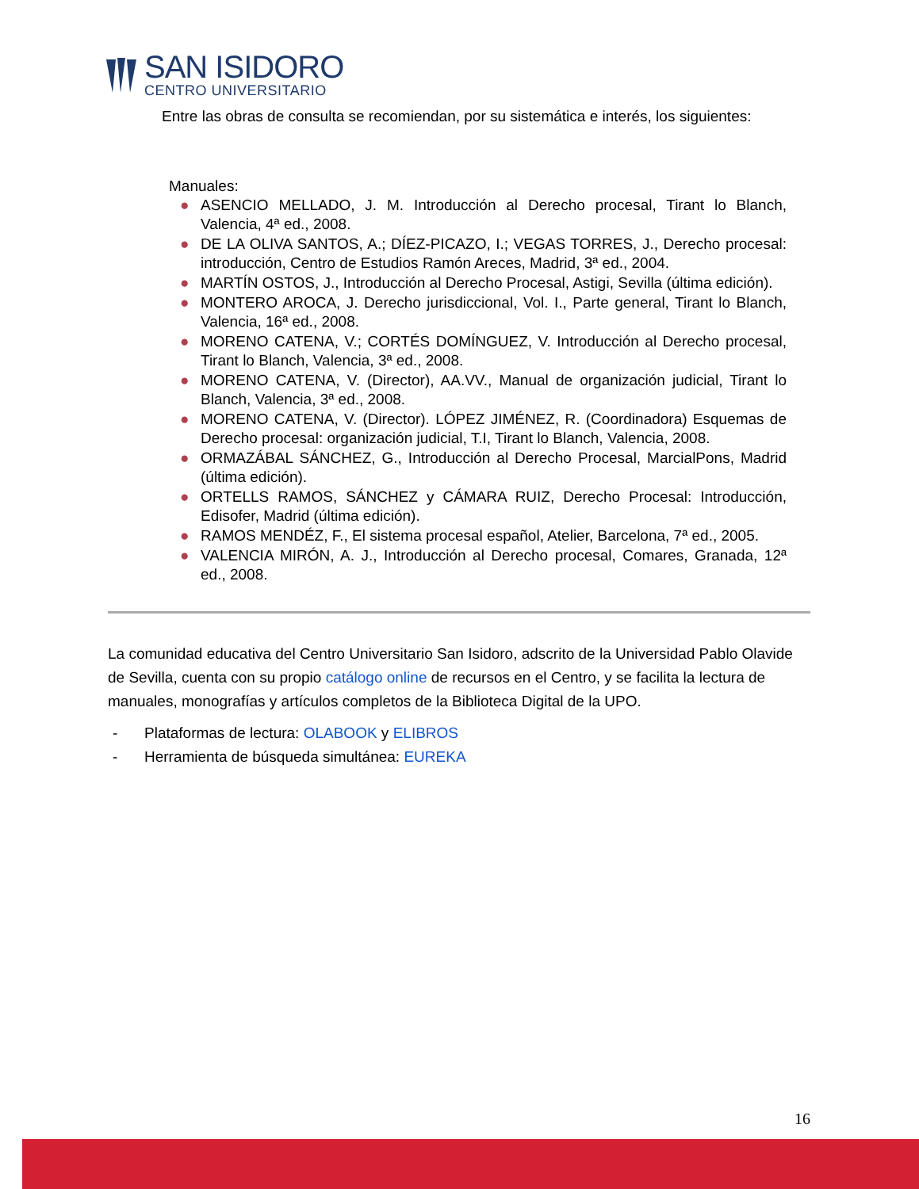SAN ISIDORO
CENTRO UNIVERSITARIO
Entre las obras de consulta se recomiendan, por su sistemática e interés, los siguientes:
Manuales:
● ASENCIO MELLADO, J. M. Introducción al Derecho procesal, Tirant lo Blanch, Valencia, 4ª ed., 2008.
● DE LA OLIVA SANTOS, A.; DÍEZ-PICAZO, I.; VEGAS TORRES, J., Derecho procesal: introducción, Centro de Estudios Ramón Areces, Madrid, 3ª ed., 2004.
● MARTÍN OSTOS, J., Introducción al Derecho Procesal, Astigi, Sevilla (última edición).
● MONTERO AROCA, J. Derecho jurisdiccional, Vol. I., Parte general, Tirant lo Blanch, Valencia, 16ª ed., 2008.
● MORENO CATENA, V.; CORTÉS DOMÍNGUEZ, V. Introducción al Derecho procesal, Tirant lo Blanch, Valencia, 3ª ed., 2008.
● MORENO CATENA, V. (Director), AA.VV., Manual de organización judicial, Tirant lo Blanch, Valencia, 3ª ed., 2008.
● MORENO CATENA, V. (Director). LÓPEZ JIMÉNEZ, R. (Coordinadora) Esquemas de Derecho procesal: organización judicial, T.I, Tirant lo Blanch, Valencia, 2008.
● ORMAZÁBAL SÁNCHEZ, G., Introducción al Derecho Procesal, MarcialPons, Madrid (última edición).
● ORTELLS RAMOS, SÁNCHEZ y CÁMARA RUIZ, Derecho Procesal: Introducción, Edisofer, Madrid (última edición).
● RAMOS MENDÉZ, F., El sistema procesal español, Atelier, Barcelona, 7ª ed., 2005.
● VALENCIA MIRÓN, A. J., Introducción al Derecho procesal, Comares, Granada, 12ª ed., 2008.
La comunidad educativa del Centro Universitario San Isidoro, adscrito de la Universidad Pablo Olavide de Sevilla, cuenta con su propio catálogo online de recursos en el Centro, y se facilita la lectura de manuales, monografías y artículos completos de la Biblioteca Digital de la UPO.
- Plataformas de lectura: OLABOOK y ELIBROS
- Herramienta de búsqueda simultánea: EUREKA
16